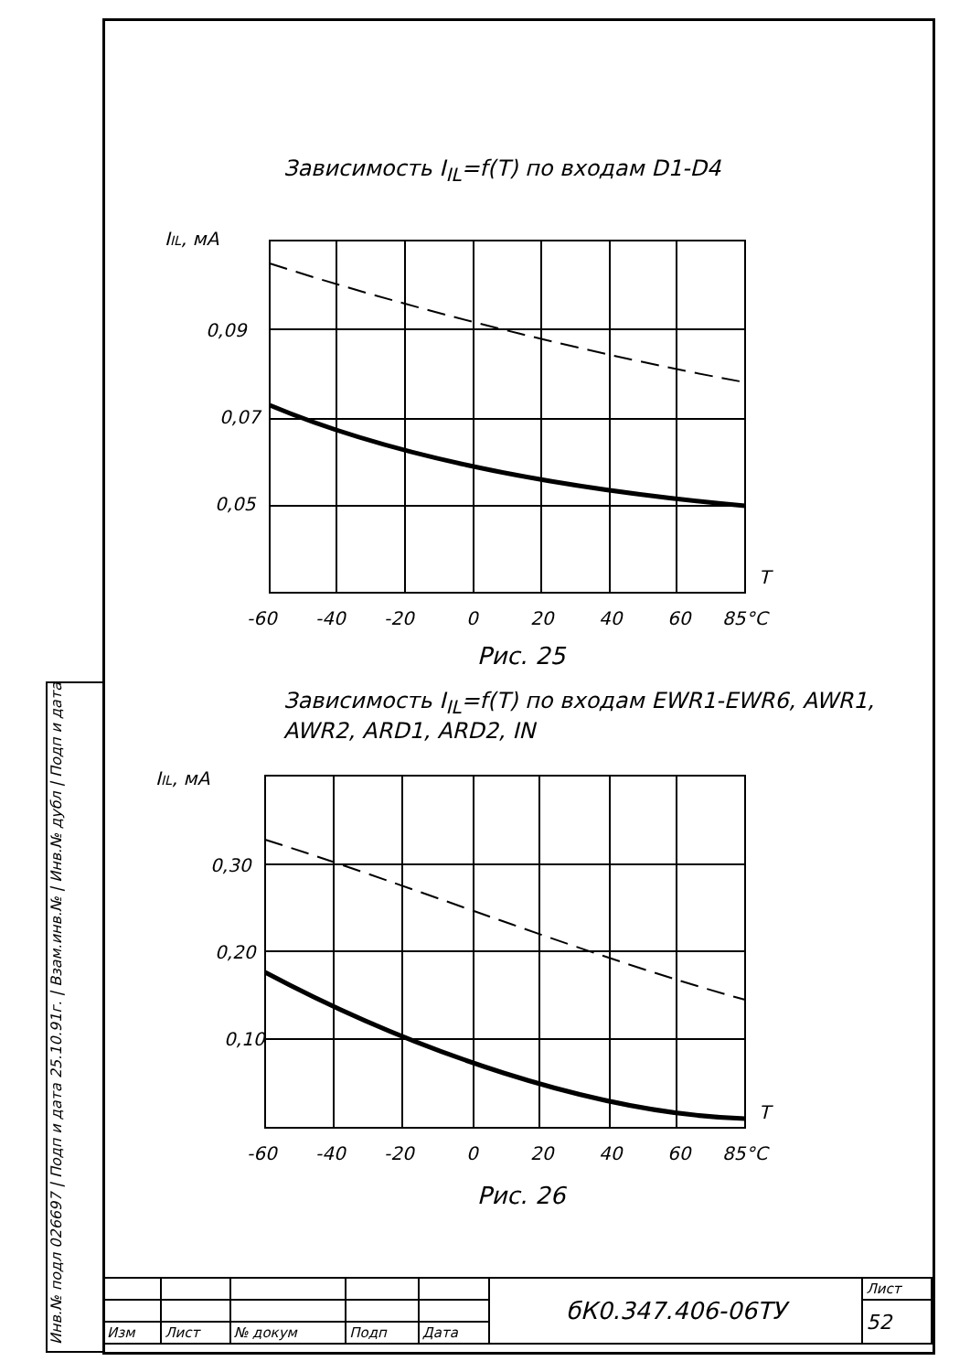Зависимость I<sub>IL</sub>=f(T) по входам D1-D4
IIL, мА
0,09
0,07
0,05
-60
-40
-20
0
20
40
60
85°C
T
Рис. 25
Зависимость I<sub>IL</sub>=f(T) по входам EWR1-EWR6, AWR1,
AWR2, ARD1, ARD2, IN
IIL, мА
0,30
0,20
0,10
-60
-40
-20
0
20
40
60
85°C
T
Рис. 26
| | | | | | бК0.347.406-06ТУ | Лист |
| | | | | | | 52 |
| Изм | Лист | № докум | Подп | Дата | | |
Инв.№ подл 026697 | Подп и дата 25.10.91г. | Взам.инв.№ | Инв.№ дубл | Подп и дата